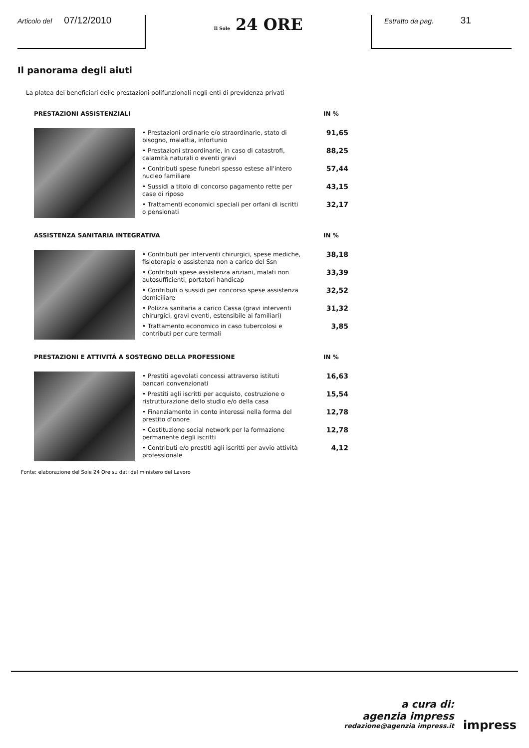Articolo del 07/12/2010
Il Sole 24 ORE
Estratto da pag. 31
Il panorama degli aiuti
La platea dei beneficiari delle prestazioni polifunzionali negli enti di previdenza privati
PRESTAZIONI ASSISTENZIALI IN %
| • Prestazioni ordinarie e/o straordinarie, stato di bisogno, malattia, infortunio | 91,65 |
| • Prestazioni straordinarie, in caso di catastrofi, calamità naturali o eventi gravi | 88,25 |
| • Contributi spese funebri spesso estese all'intero nucleo familiare | 57,44 |
| • Sussidi a titolo di concorso pagamento rette per case di riposo | 43,15 |
| • Trattamenti economici speciali per orfani di iscritti o pensionati | 32,17 |
ASSISTENZA SANITARIA INTEGRATIVA IN %
| • Contributi per interventi chirurgici, spese mediche, fisioterapia o assistenza non a carico del Ssn | 38,18 |
| • Contributi spese assistenza anziani, malati non autosufficienti, portatori handicap | 33,39 |
| • Contributi o sussidi per concorso spese assistenza domiciliare | 32,52 |
| • Polizza sanitaria a carico Cassa (gravi interventi chirurgici, gravi eventi, estensibile ai familiari) | 31,32 |
| • Trattamento economico in caso tubercolosi e contributi per cure termali | 3,85 |
PRESTAZIONI E ATTIVITÁ A SOSTEGNO DELLA PROFESSIONE IN %
| • Prestiti agevolati concessi attraverso istituti bancari convenzionati | 16,63 |
| • Prestiti agli iscritti per acquisto, costruzione o ristrutturazione dello studio e/o della casa | 15,54 |
| • Finanziamento in conto interessi nella forma del prestito d'onore | 12,78 |
| • Costituzione social network per la formazione permanente degli iscritti | 12,78 |
| • Contributi e/o prestiti agli iscritti per avvio attività professionale | 4,12 |
Fonte: elaborazione del Sole 24 Ore su dati del ministero del Lavoro
a cura di:
agenzia impress
redazione@agenzia impress.it
impress